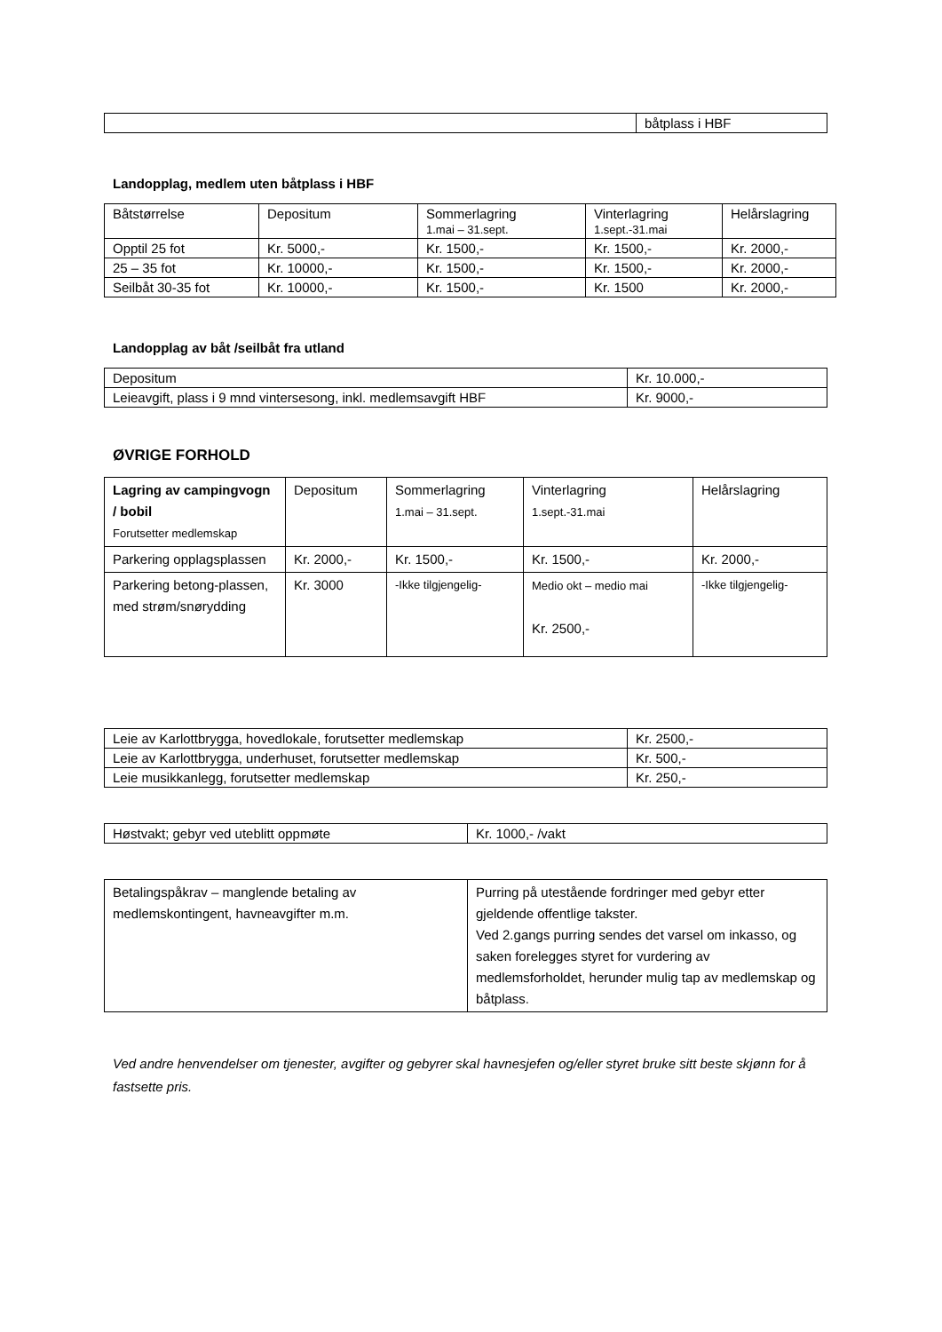| | båtplass i HBF |
Landopplag, medlem uten båtplass i HBF
| Båtstørrelse | Depositum | Sommerlagring 1.mai – 31.sept. | Vinterlagring 1.sept.-31.mai | Helårslagring |
| --- | --- | --- | --- | --- |
| Opptil 25 fot | Kr. 5000,- | Kr. 1500,- | Kr. 1500,- | Kr. 2000,- |
| 25 – 35 fot | Kr. 10000,- | Kr. 1500,- | Kr. 1500,- | Kr. 2000,- |
| Seilbåt 30-35 fot | Kr. 10000,- | Kr. 1500,- | Kr. 1500 | Kr. 2000,- |
Landopplag av båt /seilbåt fra utland
| Depositum | Kr. 10.000,- |
| Leieavgift, plass i 9 mnd vintersesong, inkl. medlemsavgift HBF | Kr. 9000,- |
ØVRIGE FORHOLD
| Lagring av campingvogn / bobil Forutsetter medlemskap | Depositum | Sommerlagring 1.mai – 31.sept. | Vinterlagring 1.sept.-31.mai | Helårslagring |
| --- | --- | --- | --- | --- |
| Parkering opplagsplassen | Kr. 2000,- | Kr. 1500,- | Kr. 1500,- | Kr. 2000,- |
| Parkering betong-plassen, med strøm/snørydding | Kr. 3000 | -Ikke tilgjengelig- | Medio okt – medio mai Kr. 2500,- | -Ikke tilgjengelig- |
| Leie av Karlottbrygga, hovedlokale, forutsetter medlemskap | Kr. 2500,- |
| Leie av Karlottbrygga, underhuset, forutsetter medlemskap | Kr. 500,- |
| Leie musikkanlegg, forutsetter medlemskap | Kr. 250,- |
| Høstvakt; gebyr ved uteblitt oppmøte | Kr. 1000,- /vakt |
| Betalingspåkrav – manglende betaling av medlemskontingent, havneavgifter m.m. | Purring på utestående fordringer med gebyr etter gjeldende offentlige takster. Ved 2.gangs purring sendes det varsel om inkasso, og saken forelegges styret for vurdering av medlemsforholdet, herunder mulig tap av medlemskap og båtplass. |
Ved andre henvendelser om tjenester, avgifter og gebyrer skal havnesjefen og/eller styret bruke sitt beste skjønn for å fastsette pris.